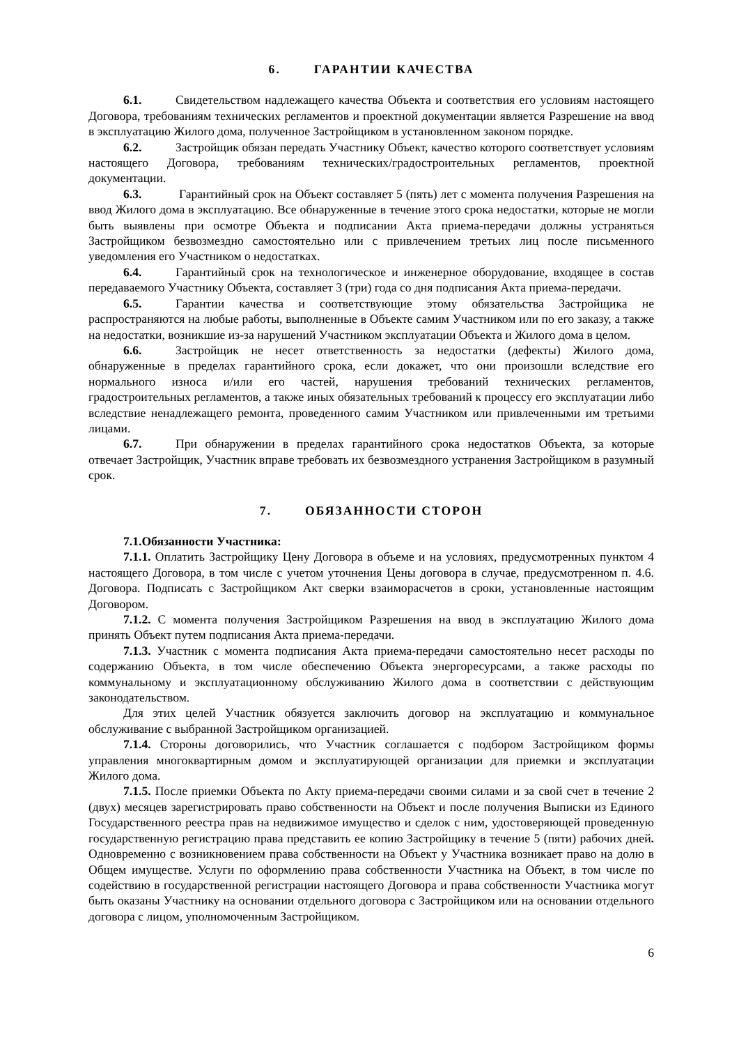6. ГАРАНТИИ КАЧЕСТВА
6.1. Свидетельством надлежащего качества Объекта и соответствия его условиям настоящего Договора, требованиям технических регламентов и проектной документации является Разрешение на ввод в эксплуатацию Жилого дома, полученное Застройщиком в установленном законом порядке.
6.2. Застройщик обязан передать Участнику Объект, качество которого соответствует условиям настоящего Договора, требованиям технических/градостроительных регламентов, проектной документации.
6.3. Гарантийный срок на Объект составляет 5 (пять) лет с момента получения Разрешения на ввод Жилого дома в эксплуатацию. Все обнаруженные в течение этого срока недостатки, которые не могли быть выявлены при осмотре Объекта и подписании Акта приема-передачи должны устраняться Застройщиком безвозмездно самостоятельно или с привлечением третьих лиц после письменного уведомления его Участником о недостатках.
6.4. Гарантийный срок на технологическое и инженерное оборудование, входящее в состав передаваемого Участнику Объекта, составляет 3 (три) года со дня подписания Акта приема-передачи.
6.5. Гарантии качества и соответствующие этому обязательства Застройщика не распространяются на любые работы, выполненные в Объекте самим Участником или по его заказу, а также на недостатки, возникшие из-за нарушений Участником эксплуатации Объекта и Жилого дома в целом.
6.6. Застройщик не несет ответственность за недостатки (дефекты) Жилого дома, обнаруженные в пределах гарантийного срока, если докажет, что они произошли вследствие его нормального износа и/или его частей, нарушения требований технических регламентов, градостроительных регламентов, а также иных обязательных требований к процессу его эксплуатации либо вследствие ненадлежащего ремонта, проведенного самим Участником или привлеченными им третьими лицами.
6.7. При обнаружении в пределах гарантийного срока недостатков Объекта, за которые отвечает Застройщик, Участник вправе требовать их безвозмездного устранения Застройщиком в разумный срок.
7. ОБЯЗАННОСТИ СТОРОН
7.1.Обязанности Участника:
7.1.1. Оплатить Застройщику Цену Договора в объеме и на условиях, предусмотренных пунктом 4 настоящего Договора, в том числе с учетом уточнения Цены договора в случае, предусмотренном п. 4.6. Договора. Подписать с Застройщиком Акт сверки взаиморасчетов в сроки, установленные настоящим Договором.
7.1.2. С момента получения Застройщиком Разрешения на ввод в эксплуатацию Жилого дома принять Объект путем подписания Акта приема-передачи.
7.1.3. Участник с момента подписания Акта приема-передачи самостоятельно несет расходы по содержанию Объекта, в том числе обеспечению Объекта энергоресурсами, а также расходы по коммунальному и эксплуатационному обслуживанию Жилого дома в соответствии с действующим законодательством.
Для этих целей Участник обязуется заключить договор на эксплуатацию и коммунальное обслуживание с выбранной Застройщиком организацией.
7.1.4. Стороны договорились, что Участник соглашается с подбором Застройщиком формы управления многоквартирным домом и эксплуатирующей организации для приемки и эксплуатации Жилого дома.
7.1.5. После приемки Объекта по Акту приема-передачи своими силами и за свой счет в течение 2 (двух) месяцев зарегистрировать право собственности на Объект и после получения Выписки из Единого Государственного реестра прав на недвижимое имущество и сделок с ним, удостоверяющей проведенную государственную регистрацию права представить ее копию Застройщику в течение 5 (пяти) рабочих дней. Одновременно с возникновением права собственности на Объект у Участника возникает право на долю в Общем имуществе. Услуги по оформлению права собственности Участника на Объект, в том числе по содействию в государственной регистрации настоящего Договора и права собственности Участника могут быть оказаны Участнику на основании отдельного договора с Застройщиком или на основании отдельного договора с лицом, уполномоченным Застройщиком.
6